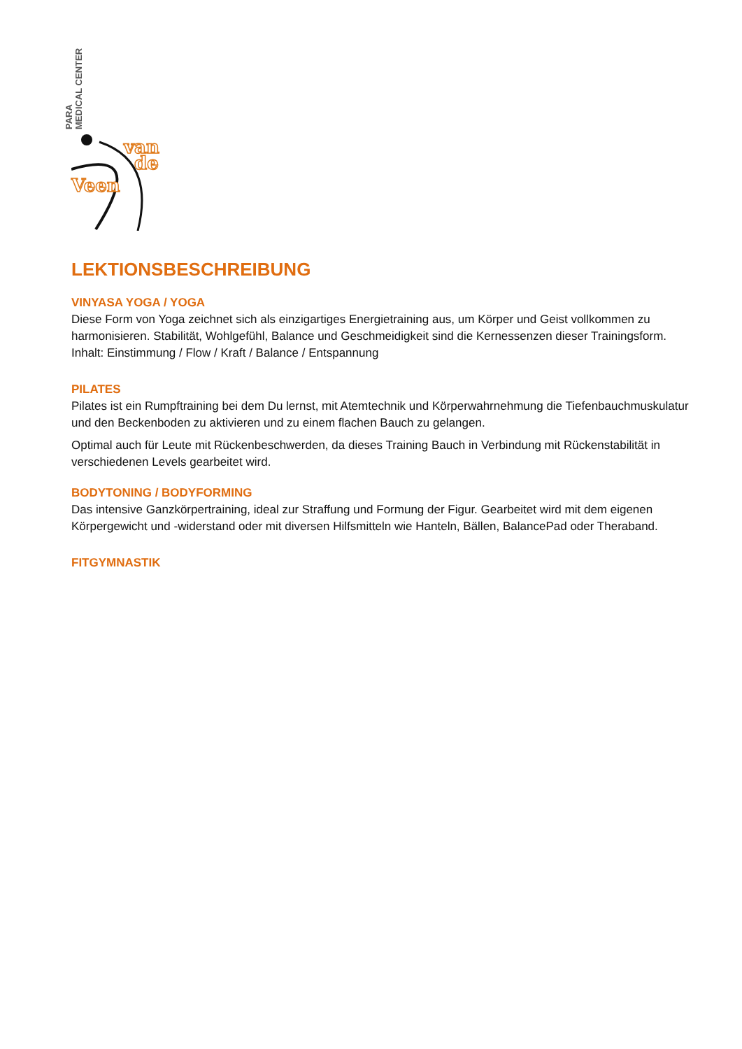PARA
MEDICAL CENTER
van
de
Veen
LEKTIONSBESCHREIBUNG
VINYASA YOGA / YOGA
Diese Form von Yoga zeichnet sich als einzigartiges Energietraining aus, um Körper und Geist vollkommen zu harmonisieren. Stabilität, Wohlgefühl, Balance und Geschmeidigkeit sind die Kernessenzen dieser Trainingsform. Inhalt: Einstimmung / Flow / Kraft / Balance / Entspannung
PILATES
Pilates ist ein Rumpftraining bei dem Du lernst, mit Atemtechnik und Körperwahrnehmung die Tiefenbauchmuskulatur und den Beckenboden zu aktivieren und zu einem flachen Bauch zu gelangen.
Optimal auch für Leute mit Rückenbeschwerden, da dieses Training Bauch in Verbindung mit Rückenstabilität in verschiedenen Levels gearbeitet wird.
BODYTONING / BODYFORMING
Das intensive Ganzkörpertraining, ideal zur Straffung und Formung der Figur. Gearbeitet wird mit dem eigenen Körpergewicht und -widerstand oder mit diversen Hilfsmitteln wie Hanteln, Bällen, BalancePad oder Theraband.
FITGYMNASTIK